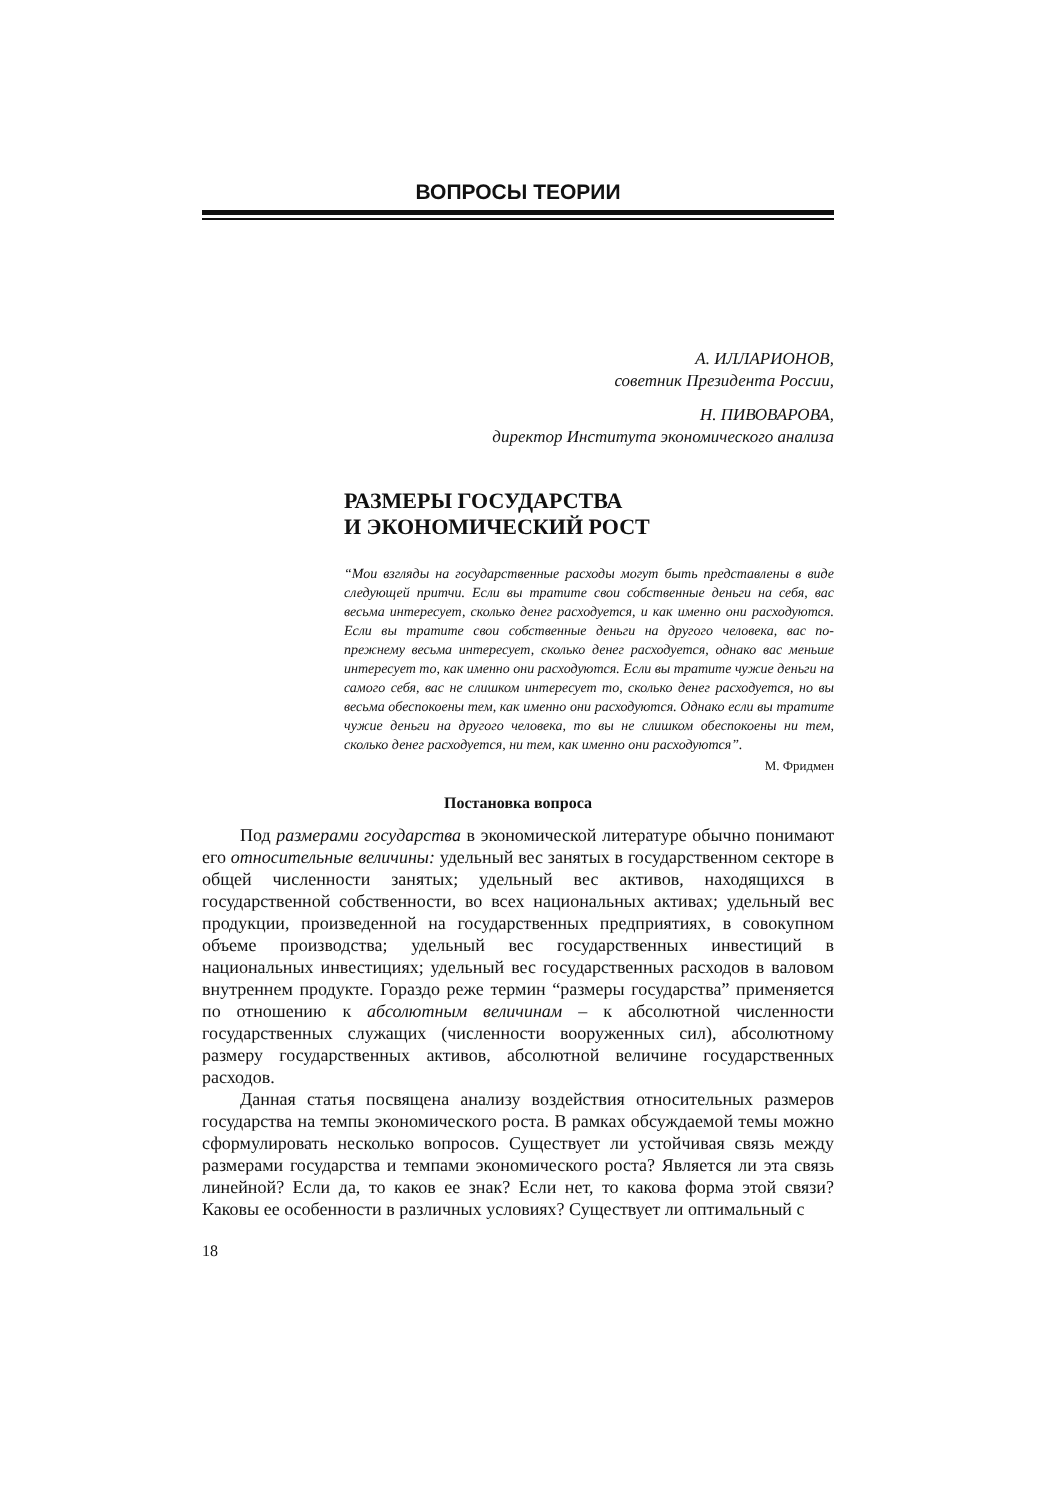ВОПРОСЫ ТЕОРИИ
А. ИЛЛАРИОНОВ,
советник Президента России,
Н. ПИВОВАРОВА,
директор Института экономического анализа
РАЗМЕРЫ ГОСУДАРСТВА
И ЭКОНОМИЧЕСКИЙ РОСТ
“Мои взгляды на государственные расходы могут быть представлены в виде следующей притчи. Если вы тратите свои собственные деньги на себя, вас весьма интересует, сколько денег расходуется, и как именно они расходуются. Если вы тратите свои собственные деньги на другого человека, вас по-прежнему весьма интересует, сколько денег расходуется, однако вас меньше интересует то, как именно они расходуются. Если вы тратите чужие деньги на самого себя, вас не слишком интересует то, сколько денег расходуется, но вы весьма обеспокоены тем, как именно они расходуются. Однако если вы тратите чужие деньги на другого человека, то вы не слишком обеспокоены ни тем, сколько денег расходуется, ни тем, как именно они расходуются”.
М. Фридмен
Постановка вопроса
Под размерами государства в экономической литературе обычно понимают его относительные величины: удельный вес занятых в государственном секторе в общей численности занятых; удельный вес активов, находящихся в государственной собственности, во всех национальных активах; удельный вес продукции, произведенной на государственных предприятиях, в совокупном объеме производства; удельный вес государственных инвестиций в национальных инвестициях; удельный вес государственных расходов в валовом внутреннем продукте. Гораздо реже термин “размеры государства” применяется по отношению к абсолютным величинам – к абсолютной численности государственных служащих (численности вооруженных сил), абсолютному размеру государственных активов, абсолютной величине государственных расходов.
Данная статья посвящена анализу воздействия относительных размеров государства на темпы экономического роста. В рамках обсуждаемой темы можно сформулировать несколько вопросов. Существует ли устойчивая связь между размерами государства и темпами экономического роста? Является ли эта связь линейной? Если да, то каков ее знак? Если нет, то какова форма этой связи? Каковы ее особенности в различных условиях? Существует ли оптимальный с
18